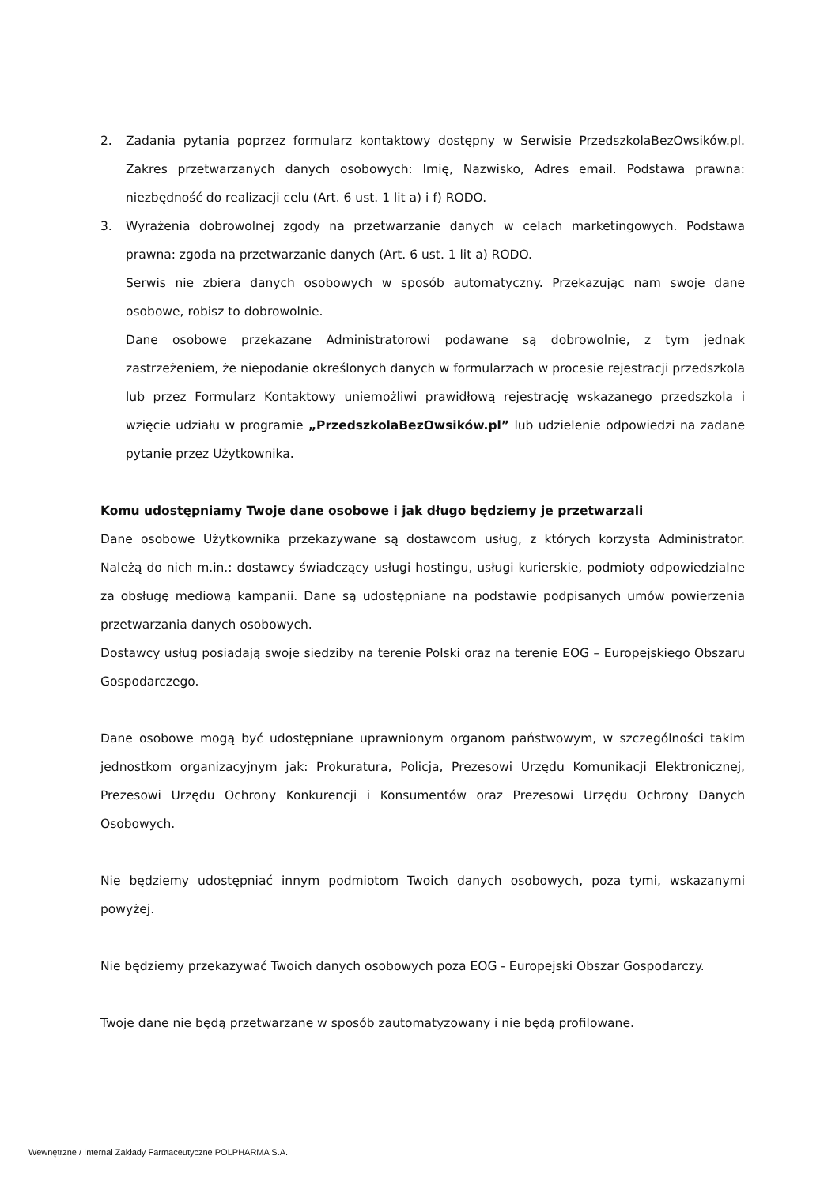2. Zadania pytania poprzez formularz kontaktowy dostępny w Serwisie PrzedszkolaBezOwsików.pl. Zakres przetwarzanych danych osobowych: Imię, Nazwisko, Adres email. Podstawa prawna: niezbędność do realizacji celu (Art. 6 ust. 1 lit a) i f) RODO.
3. Wyrażenia dobrowolnej zgody na przetwarzanie danych w celach marketingowych. Podstawa prawna: zgoda na przetwarzanie danych (Art. 6 ust. 1 lit a) RODO.
Serwis nie zbiera danych osobowych w sposób automatyczny. Przekazując nam swoje dane osobowe, robisz to dobrowolnie.
Dane osobowe przekazane Administratorowi podawane są dobrowolnie, z tym jednak zastrzeżeniem, że niepodanie określonych danych w formularzach w procesie rejestracji przedszkola lub przez Formularz Kontaktowy uniemożliwi prawidłową rejestrację wskazanego przedszkola i wzięcie udziału w programie „PrzedszkolaBezOwsików.pl” lub udzielenie odpowiedzi na zadane pytanie przez Użytkownika.
Komu udostępniamy Twoje dane osobowe i jak długo będziemy je przetwarzali
Dane osobowe Użytkownika przekazywane są dostawcom usług, z których korzysta Administrator. Należą do nich m.in.: dostawcy świadczący usługi hostingu, usługi kurierskie, podmioty odpowiedzialne za obsługę mediową kampanii. Dane są udostępniane na podstawie podpisanych umów powierzenia przetwarzania danych osobowych.
Dostawcy usług posiadają swoje siedziby na terenie Polski oraz na terenie EOG – Europejskiego Obszaru Gospodarczego.
Dane osobowe mogą być udostępniane uprawnionym organom państwowym, w szczególności takim jednostkom organizacyjnym jak: Prokuratura, Policja, Prezesowi Urzędu Komunikacji Elektronicznej, Prezesowi Urzędu Ochrony Konkurencji i Konsumentów oraz Prezesowi Urzędu Ochrony Danych Osobowych.
Nie będziemy udostępniać innym podmiotom Twoich danych osobowych, poza tymi, wskazanymi powyżej.
Nie będziemy przekazywać Twoich danych osobowych poza EOG - Europejski Obszar Gospodarczy.
Twoje dane nie będą przetwarzane w sposób zautomatyzowany i nie będą profilowane.
Wewnętrzne / Internal Zakłady Farmaceutyczne POLPHARMA S.A.